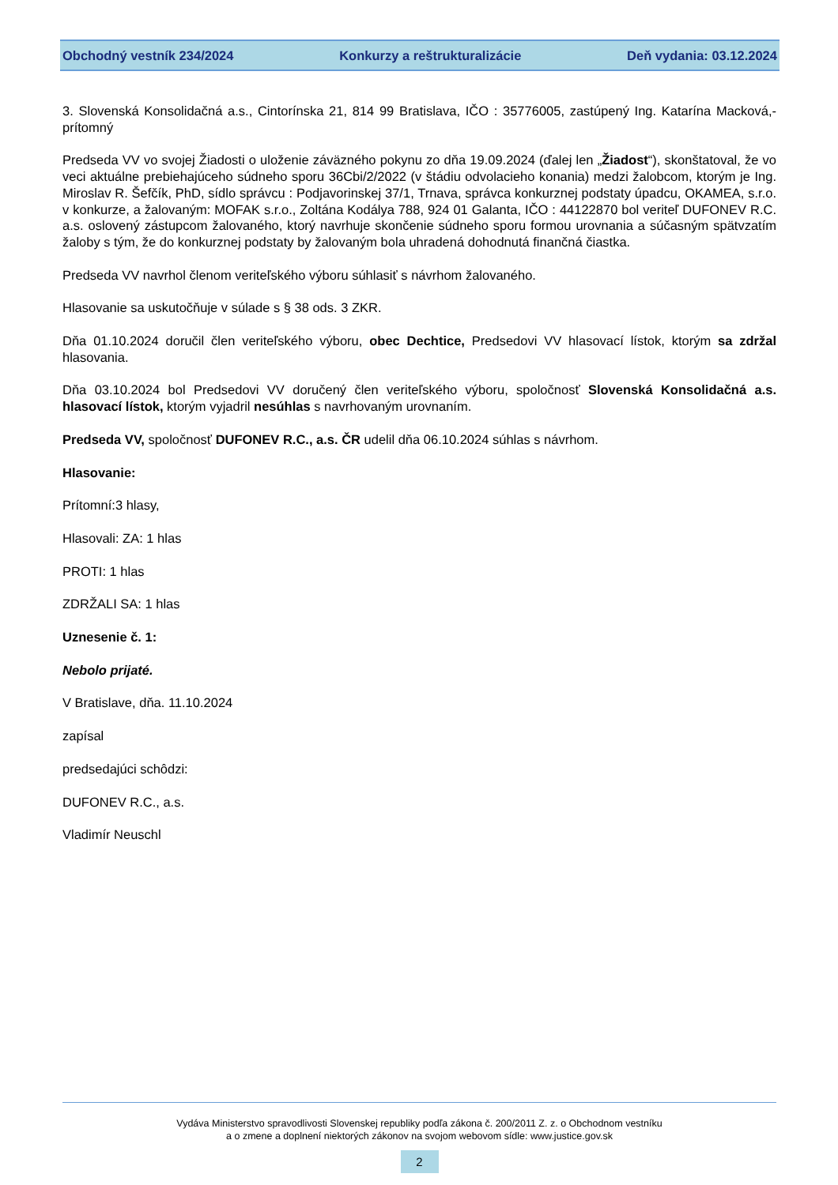Obchodný vestník 234/2024 Konkurzy a reštrukturalizácie Deň vydania: 03.12.2024
3. Slovenská Konsolidačná a.s., Cintorínska 21, 814 99 Bratislava, IČO : 35776005, zastúpený Ing. Katarína Macková,- prítomný
Predseda VV vo svojej Žiadosti o uloženie záväzného pokynu zo dňa 19.09.2024 (ďalej len „Žiadost“), skonštatoval, že vo veci aktuálne prebiehajúceho súdneho sporu 36Cbi/2/2022 (v štádiu odvolacieho konania) medzi žalobcom, ktorým je Ing. Miroslav R. Šefčík, PhD, sídlo správcu : Podjavorinskej 37/1, Trnava, správca konkurznej podstaty úpadcu, OKAMEA, s.r.o. v konkurze, a žalovaným: MOFAK s.r.o., Zoltána Kodálya 788, 924 01 Galanta, IČO : 44122870 bol veriteľ DUFONEV R.C. a.s. oslovený zástupcom žalovaného, ktorý navrhuje skončenie súdneho sporu formou urovnania a súčasným spätvzatím žaloby s tým, že do konkurznej podstaty by žalovaným bola uhradená dohodnutá finančná čiastka.
Predseda VV navrhol členom veriteľského výboru súhlasiť s návrhom žalovaného.
Hlasovanie sa uskutočňuje v súlade s § 38 ods. 3 ZKR.
Dňa 01.10.2024 doručil člen veriteľského výboru, obec Dechtice, Predsedovi VV hlasovací lístok, ktorým sa zdržal hlasovania.
Dňa 03.10.2024 bol Predsedovi VV doručený člen veriteľského výboru, spoločnosť Slovenská Konsolidačná a.s. hlasovací lístok, ktorým vyjadril nesúhlas s navrhovaným urovnaním.
Predseda VV, spoločnosť DUFONEV R.C., a.s. ČR udelil dňa 06.10.2024 súhlas s návrhom.
Hlasovanie:
Prítomní:3 hlasy,
Hlasovali: ZA: 1 hlas
PROTI: 1 hlas
ZDRŽALI SA: 1 hlas
Uznesenie č. 1:
Nebolo prijaté.
V Bratislave, dňa. 11.10.2024
zapísal
predsedajúci schôdzi:
DUFONEV R.C., a.s.
Vladimír Neuschl
Vydáva Ministerstvo spravodlivosti Slovenskej republiky podľa zákona č. 200/2011 Z. z. o Obchodnom vestníku
a o zmene a doplnení niektorých zákonov na svojom webovom sídle: www.justice.gov.sk
2